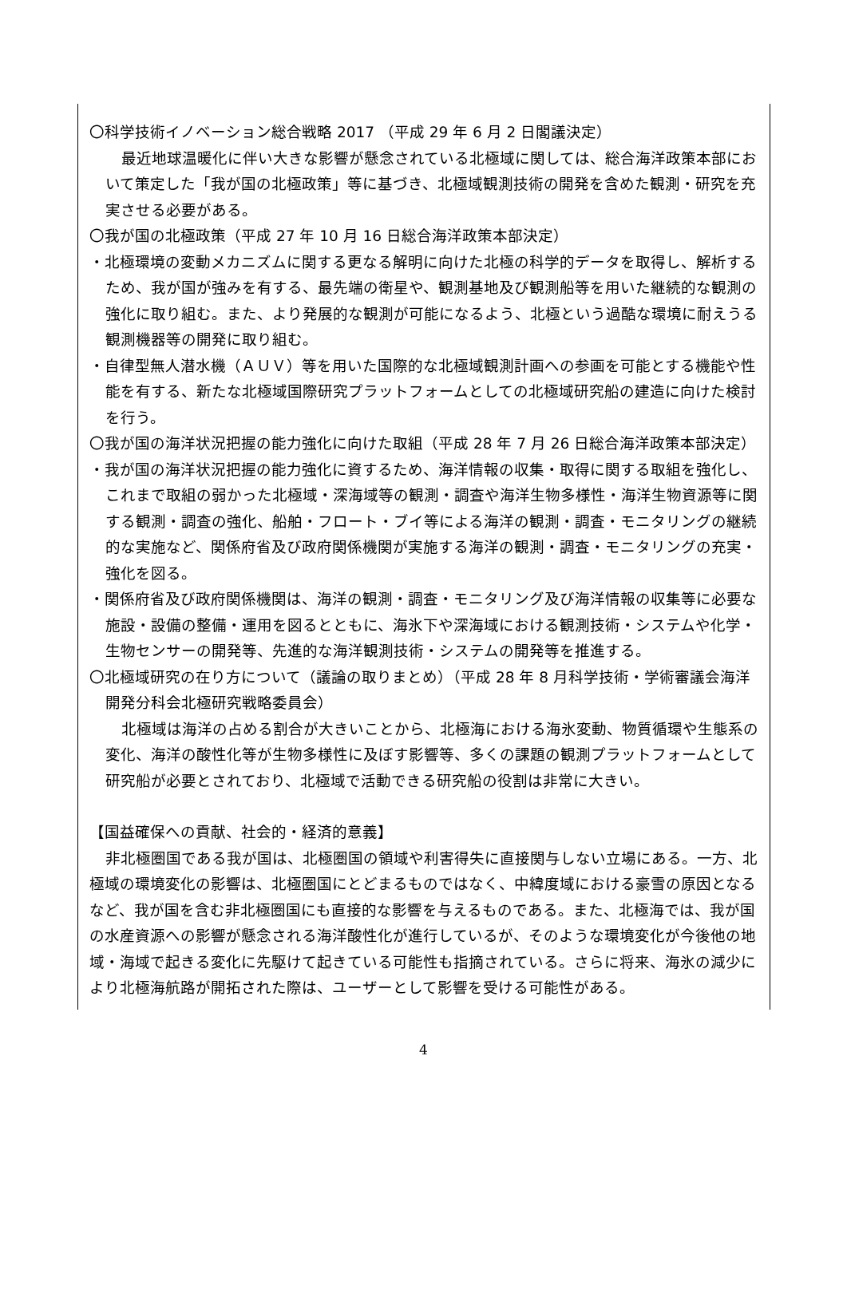〇科学技術イノベーション総合戦略 2017 （平成 29 年 6 月 2 日閣議決定）
最近地球温暖化に伴い大きな影響が懸念されている北極域に関しては、総合海洋政策本部において策定した「我が国の北極政策」等に基づき、北極域観測技術の開発を含めた観測・研究を充実させる必要がある。
〇我が国の北極政策（平成 27 年 10 月 16 日総合海洋政策本部決定）
・北極環境の変動メカニズムに関する更なる解明に向けた北極の科学的データを取得し、解析するため、我が国が強みを有する、最先端の衛星や、観測基地及び観測船等を用いた継続的な観測の強化に取り組む。また、より発展的な観測が可能になるよう、北極という過酷な環境に耐えうる観測機器等の開発に取り組む。
・自律型無人潜水機（ＡＵＶ）等を用いた国際的な北極域観測計画への参画を可能とする機能や性能を有する、新たな北極域国際研究プラットフォームとしての北極域研究船の建造に向けた検討を行う。
〇我が国の海洋状況把握の能力強化に向けた取組（平成 28 年 7 月 26 日総合海洋政策本部決定）
・我が国の海洋状況把握の能力強化に資するため、海洋情報の収集・取得に関する取組を強化し、これまで取組の弱かった北極域・深海域等の観測・調査や海洋生物多様性・海洋生物資源等に関する観測・調査の強化、船舶・フロート・ブイ等による海洋の観測・調査・モニタリングの継続的な実施など、関係府省及び政府関係機関が実施する海洋の観測・調査・モニタリングの充実・強化を図る。
・関係府省及び政府関係機関は、海洋の観測・調査・モニタリング及び海洋情報の収集等に必要な施設・設備の整備・運用を図るとともに、海氷下や深海域における観測技術・システムや化学・生物センサーの開発等、先進的な海洋観測技術・システムの開発等を推進する。
〇北極域研究の在り方について（議論の取りまとめ）（平成 28 年 8 月科学技術・学術審議会海洋開発分科会北極研究戦略委員会）
北極域は海洋の占める割合が大きいことから、北極海における海氷変動、物質循環や生態系の変化、海洋の酸性化等が生物多様性に及ぼす影響等、多くの課題の観測プラットフォームとして研究船が必要とされており、北極域で活動できる研究船の役割は非常に大きい。
【国益確保への貢献、社会的・経済的意義】
非北極圏国である我が国は、北極圏国の領域や利害得失に直接関与しない立場にある。一方、北極域の環境変化の影響は、北極圏国にとどまるものではなく、中緯度域における豪雪の原因となるなど、我が国を含む非北極圏国にも直接的な影響を与えるものである。また、北極海では、我が国の水産資源への影響が懸念される海洋酸性化が進行しているが、そのような環境変化が今後他の地域・海域で起きる変化に先駆けて起きている可能性も指摘されている。さらに将来、海氷の減少により北極海航路が開拓された際は、ユーザーとして影響を受ける可能性がある。
4